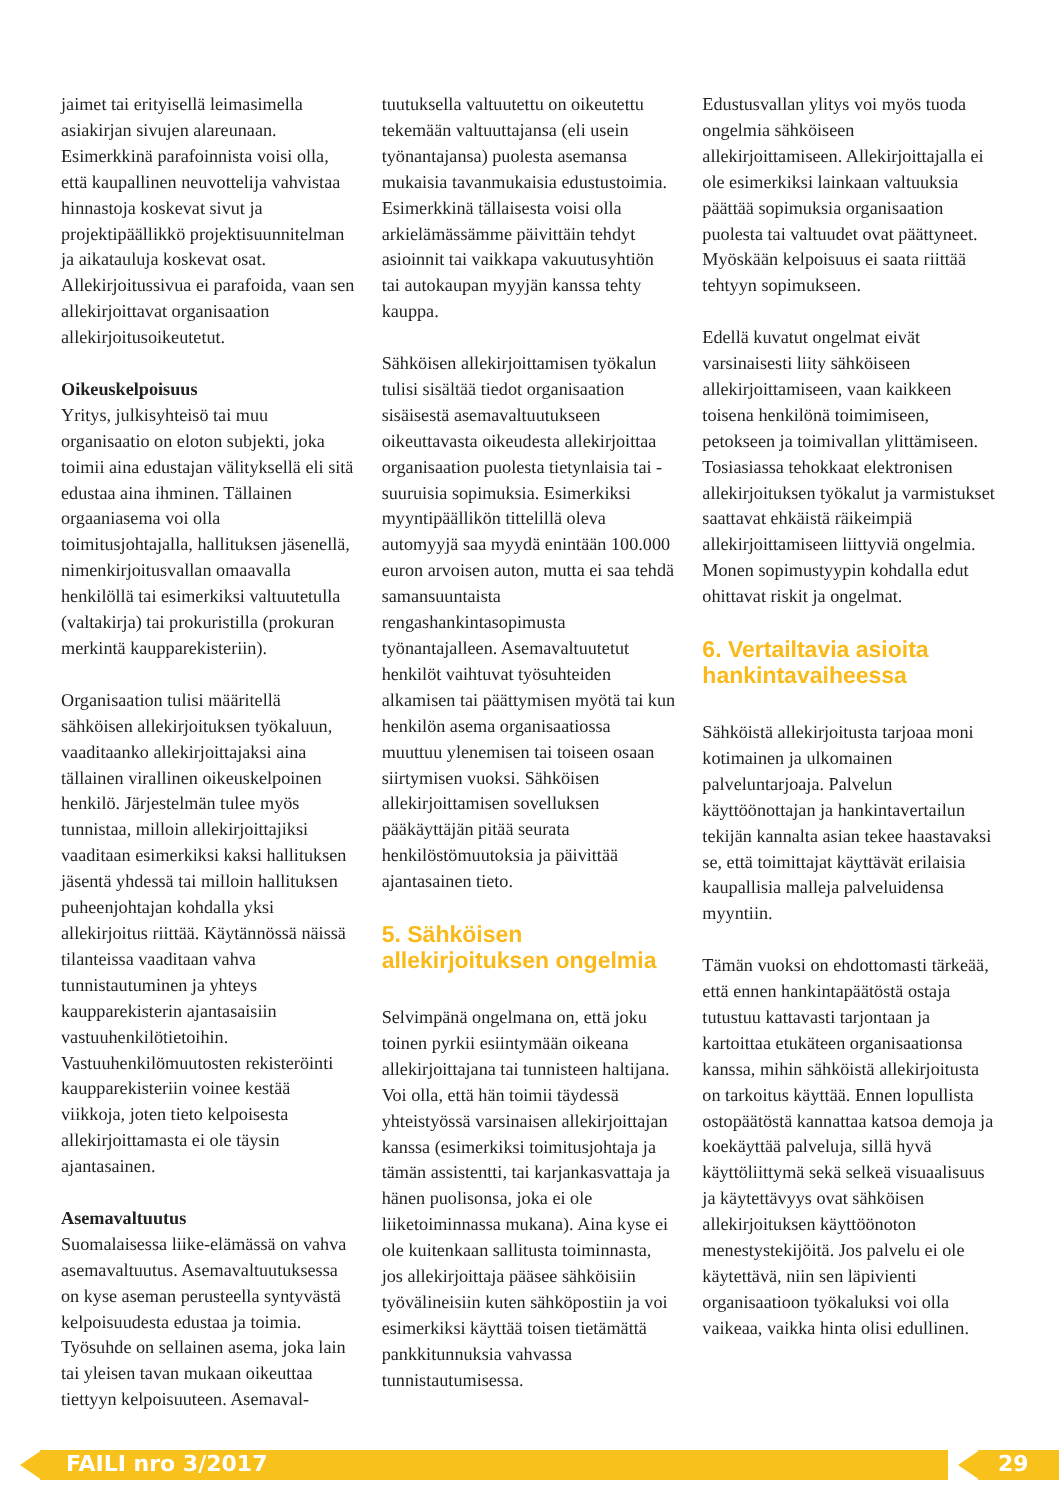jaimet tai erityisellä leimasimella asiakirjan sivujen alareunaan. Esimerkkinä parafoinnista voisi olla, että kaupallinen neuvottelija vahvistaa hinnastoja koskevat sivut ja projektipäällikkö projektisuunnitelman ja aikatauluja koskevat osat. Allekirjoitussivua ei parafoida, vaan sen allekirjoittavat organisaation allekirjoitusoikeutetut.
Oikeuskelpoisuus
Yritys, julkisyhteisö tai muu organisaatio on eloton subjekti, joka toimii aina edustajan välityksellä eli sitä edustaa aina ihminen. Tällainen orgaaniasema voi olla toimitusjohtajalla, hallituksen jäsenellä, nimenkirjoitusvallan omaavalla henkilöllä tai esimerkiksi valtuutetulla (valtakirja) tai prokuristilla (prokuran merkintä kaupparekisteriin).
Organisaation tulisi määritellä sähköisen allekirjoituksen työkaluun, vaaditaanko allekirjoittajaksi aina tällainen virallinen oikeuskelpoinen henkilö. Järjestelmän tulee myös tunnistaa, milloin allekirjoittajiksi vaaditaan esimerkiksi kaksi hallituksen jäsentä yhdessä tai milloin hallituksen puheenjohtajan kohdalla yksi allekirjoitus riittää. Käytännössä näissä tilanteissa vaaditaan vahva tunnistautuminen ja yhteys kaupparekisterin ajantasaisiin vastuuhenkilötietoihin. Vastuuhenkilömuutosten rekisteröinti kaupparekisteriin voinee kestää viikkoja, joten tieto kelpoisesta allekirjoittamasta ei ole täysin ajantasainen.
Asemavaltuutus
Suomalaisessa liike-elämässä on vahva asemavaltuutus. Asemavaltuutuksessa on kyse aseman perusteella syntyvästä kelpoisuudesta edustaa ja toimia. Työsuhde on sellainen asema, joka lain tai yleisen tavan mukaan oikeuttaa tiettyyn kelpoisuuteen. Asemaval-
tuutuksella valtuutettu on oikeutettu tekemään valtuuttajansa (eli usein työnantajansa) puolesta asemansa mukaisia tavanmukaisia edustustoimia. Esimerkkinä tällaisesta voisi olla arkielämässämme päivittäin tehdyt asioinnit tai vaikkapa vakuutusyhtiön tai autokaupan myyjän kanssa tehty kauppa.
Sähköisen allekirjoittamisen työkalun tulisi sisältää tiedot organisaation sisäisestä asemavaltuutukseen oikeuttavasta oikeudesta allekirjoittaa organisaation puolesta tietynlaisia tai -suuruisia sopimuksia. Esimerkiksi myyntipäällikön tittelillä oleva automyyjä saa myydä enintään 100.000 euron arvoisen auton, mutta ei saa tehdä samansuuntaista rengashankintasopimusta työnantajalleen. Asemavaltuutetut henkilöt vaihtuvat työsuhteiden alkamisen tai päättymisen myötä tai kun henkilön asema organisaatiossa muuttuu ylenemisen tai toiseen osaan siirtymisen vuoksi. Sähköisen allekirjoittamisen sovelluksen pääkäyttäjän pitää seurata henkilöstömuutoksia ja päivittää ajantasainen tieto.
5. Sähköisen allekirjoituksen ongelmia
Selvimpänä ongelmana on, että joku toinen pyrkii esiintymään oikeana allekirjoittajana tai tunnisteen haltijana. Voi olla, että hän toimii täydessä yhteistyössä varsinaisen allekirjoittajan kanssa (esimerkiksi toimitusjohtaja ja tämän assistentti, tai karjankasvattaja ja hänen puolisonsa, joka ei ole liiketoiminnassa mukana). Aina kyse ei ole kuitenkaan sallitusta toiminnasta, jos allekirjoittaja pääsee sähköisiin työvälineisiin kuten sähköpostiin ja voi esimerkiksi käyttää toisen tietämättä pankkitunnuksia vahvassa tunnistautumisessa.
Edustusvallan ylitys voi myös tuoda ongelmia sähköiseen allekirjoittamiseen. Allekirjoittajalla ei ole esimerkiksi lainkaan valtuuksia päättää sopimuksia organisaation puolesta tai valtuudet ovat päättyneet. Myöskään kelpoisuus ei saata riittää tehtyyn sopimukseen.
Edellä kuvatut ongelmat eivät varsinaisesti liity sähköiseen allekirjoittamiseen, vaan kaikkeen toisena henkilönä toimimiseen, petokseen ja toimivallan ylittämiseen. Tosiasiassa tehokkaat elektronisen allekirjoituksen työkalut ja varmistukset saattavat ehkäistä räikeimpiä allekirjoittamiseen liittyviä ongelmia. Monen sopimustyypin kohdalla edut ohittavat riskit ja ongelmat.
6. Vertailtavia asioita hankintavaiheessa
Sähköistä allekirjoitusta tarjoaa moni kotimainen ja ulkomainen palveluntarjoaja. Palvelun käyttöönottajan ja hankintavertailun tekijän kannalta asian tekee haastavaksi se, että toimittajat käyttävät erilaisia kaupallisia malleja palveluidensa myyntiin.
Tämän vuoksi on ehdottomasti tärkeää, että ennen hankintapäätöstä ostaja tutustuu kattavasti tarjontaan ja kartoittaa etukäteen organisaationsa kanssa, mihin sähköistä allekirjoitusta on tarkoitus käyttää. Ennen lopullista ostopäätöstä kannattaa katsoa demoja ja koekäyttää palveluja, sillä hyvä käyttöliittymä sekä selkeä visuaalisuus ja käytettävyys ovat sähköisen allekirjoituksen käyttöönoton menestystekijöitä. Jos palvelu ei ole käytettävä, niin sen läpivienti organisaatioon työkaluksi voi olla vaikeaa, vaikka hinta olisi edullinen.
FAILI nro 3/2017 29